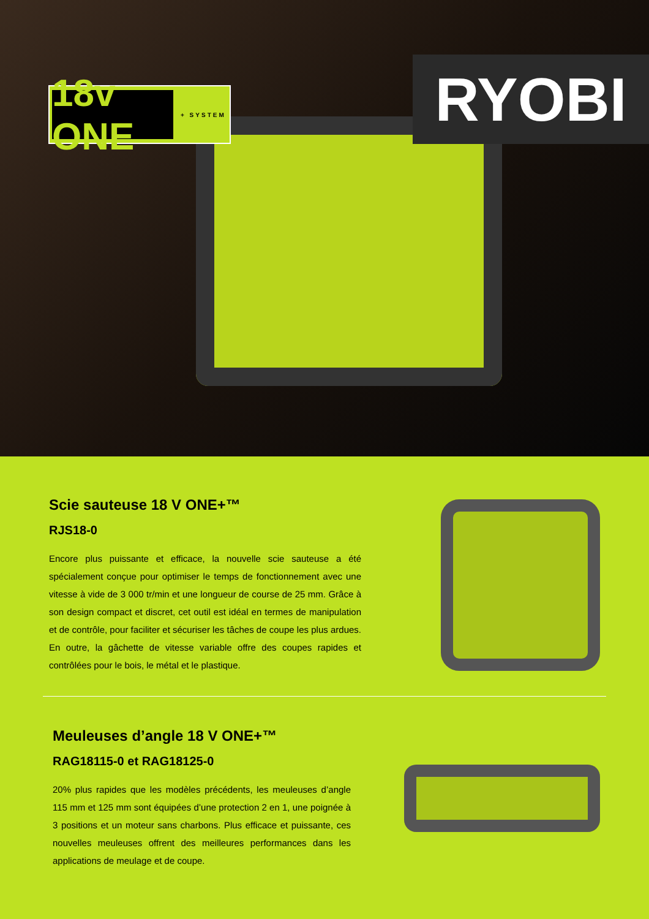18v ONE
+ SYSTEM
RYOBI
Scie sauteuse 18 V ONE+™
RJS18-0
Encore plus puissante et efficace, la nouvelle scie sauteuse a été spécialement conçue pour optimiser le temps de fonctionnement avec une vitesse à vide de 3 000 tr/min et une longueur de course de 25 mm. Grâce à son design compact et discret, cet outil est idéal en termes de manipulation et de contrôle, pour faciliter et sécuriser les tâches de coupe les plus ardues. En outre, la gâchette de vitesse variable offre des coupes rapides et contrôlées pour le bois, le métal et le plastique.
Meuleuses d’angle 18 V ONE+™
RAG18115-0 et RAG18125-0
20% plus rapides que les modèles précédents, les meuleuses d’angle 115 mm et 125 mm sont équipées d’une protection 2 en 1, une poignée à 3 positions et un moteur sans charbons. Plus efficace et puissante, ces nouvelles meuleuses offrent des meilleures performances dans les applications de meulage et de coupe.